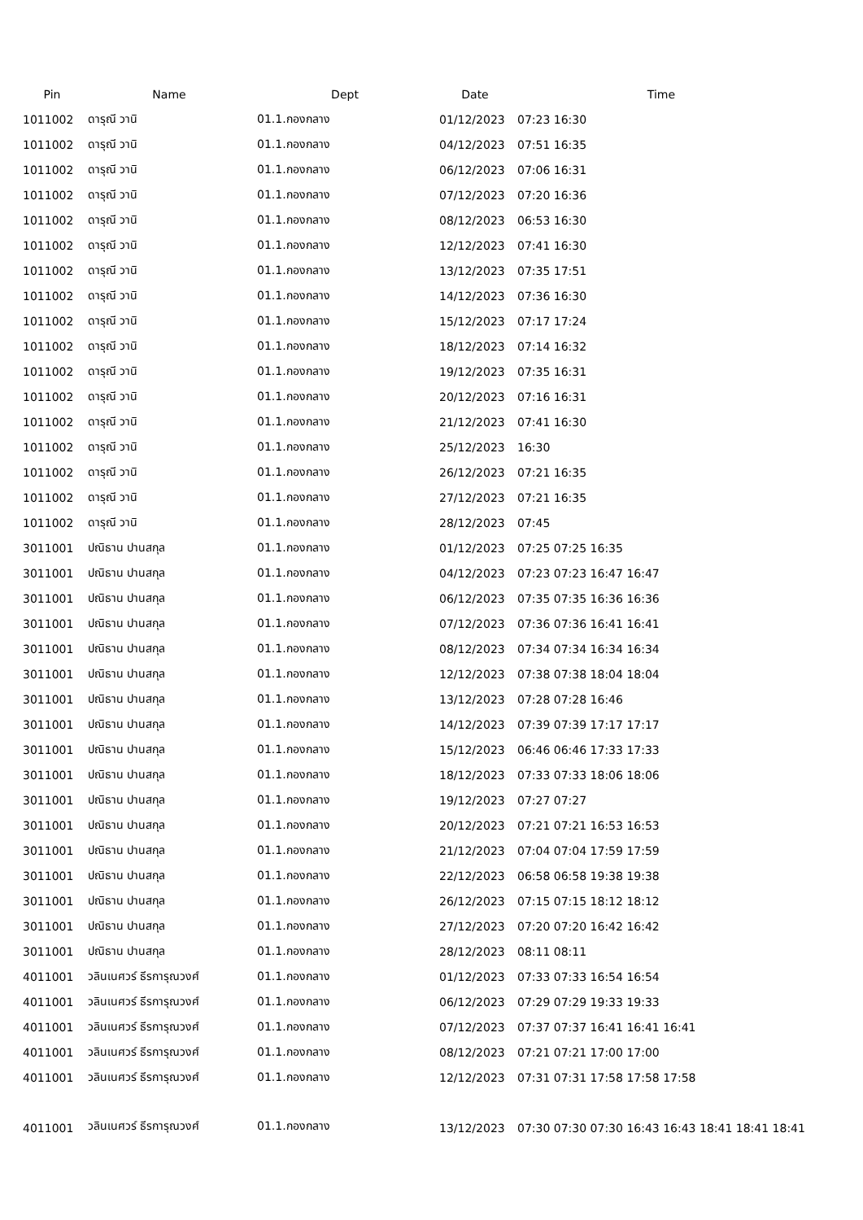| Pin | Name | Dept | Date | Time |
| --- | --- | --- | --- | --- |
| 1011002 | ดารุณี วานิ | 01.1.กองกลาง | 01/12/2023 | 07:23 16:30 |
| 1011002 | ดารุณี วานิ | 01.1.กองกลาง | 04/12/2023 | 07:51 16:35 |
| 1011002 | ดารุณี วานิ | 01.1.กองกลาง | 06/12/2023 | 07:06 16:31 |
| 1011002 | ดารุณี วานิ | 01.1.กองกลาง | 07/12/2023 | 07:20 16:36 |
| 1011002 | ดารุณี วานิ | 01.1.กองกลาง | 08/12/2023 | 06:53 16:30 |
| 1011002 | ดารุณี วานิ | 01.1.กองกลาง | 12/12/2023 | 07:41 16:30 |
| 1011002 | ดารุณี วานิ | 01.1.กองกลาง | 13/12/2023 | 07:35 17:51 |
| 1011002 | ดารุณี วานิ | 01.1.กองกลาง | 14/12/2023 | 07:36 16:30 |
| 1011002 | ดารุณี วานิ | 01.1.กองกลาง | 15/12/2023 | 07:17 17:24 |
| 1011002 | ดารุณี วานิ | 01.1.กองกลาง | 18/12/2023 | 07:14 16:32 |
| 1011002 | ดารุณี วานิ | 01.1.กองกลาง | 19/12/2023 | 07:35 16:31 |
| 1011002 | ดารุณี วานิ | 01.1.กองกลาง | 20/12/2023 | 07:16 16:31 |
| 1011002 | ดารุณี วานิ | 01.1.กองกลาง | 21/12/2023 | 07:41 16:30 |
| 1011002 | ดารุณี วานิ | 01.1.กองกลาง | 25/12/2023 | 16:30 |
| 1011002 | ดารุณี วานิ | 01.1.กองกลาง | 26/12/2023 | 07:21 16:35 |
| 1011002 | ดารุณี วานิ | 01.1.กองกลาง | 27/12/2023 | 07:21 16:35 |
| 1011002 | ดารุณี วานิ | 01.1.กองกลาง | 28/12/2023 | 07:45 |
| 3011001 | ปณิธาน ปานสกุล | 01.1.กองกลาง | 01/12/2023 | 07:25 07:25 16:35 |
| 3011001 | ปณิธาน ปานสกุล | 01.1.กองกลาง | 04/12/2023 | 07:23 07:23 16:47 16:47 |
| 3011001 | ปณิธาน ปานสกุล | 01.1.กองกลาง | 06/12/2023 | 07:35 07:35 16:36 16:36 |
| 3011001 | ปณิธาน ปานสกุล | 01.1.กองกลาง | 07/12/2023 | 07:36 07:36 16:41 16:41 |
| 3011001 | ปณิธาน ปานสกุล | 01.1.กองกลาง | 08/12/2023 | 07:34 07:34 16:34 16:34 |
| 3011001 | ปณิธาน ปานสกุล | 01.1.กองกลาง | 12/12/2023 | 07:38 07:38 18:04 18:04 |
| 3011001 | ปณิธาน ปานสกุล | 01.1.กองกลาง | 13/12/2023 | 07:28 07:28 16:46 |
| 3011001 | ปณิธาน ปานสกุล | 01.1.กองกลาง | 14/12/2023 | 07:39 07:39 17:17 17:17 |
| 3011001 | ปณิธาน ปานสกุล | 01.1.กองกลาง | 15/12/2023 | 06:46 06:46 17:33 17:33 |
| 3011001 | ปณิธาน ปานสกุล | 01.1.กองกลาง | 18/12/2023 | 07:33 07:33 18:06 18:06 |
| 3011001 | ปณิธาน ปานสกุล | 01.1.กองกลาง | 19/12/2023 | 07:27 07:27 |
| 3011001 | ปณิธาน ปานสกุล | 01.1.กองกลาง | 20/12/2023 | 07:21 07:21 16:53 16:53 |
| 3011001 | ปณิธาน ปานสกุล | 01.1.กองกลาง | 21/12/2023 | 07:04 07:04 17:59 17:59 |
| 3011001 | ปณิธาน ปานสกุล | 01.1.กองกลาง | 22/12/2023 | 06:58 06:58 19:38 19:38 |
| 3011001 | ปณิธาน ปานสกุล | 01.1.กองกลาง | 26/12/2023 | 07:15 07:15 18:12 18:12 |
| 3011001 | ปณิธาน ปานสกุล | 01.1.กองกลาง | 27/12/2023 | 07:20 07:20 16:42 16:42 |
| 3011001 | ปณิธาน ปานสกุล | 01.1.กองกลาง | 28/12/2023 | 08:11 08:11 |
| 4011001 | วลินเนศวร์ ธีรการุณวงศ์ | 01.1.กองกลาง | 01/12/2023 | 07:33 07:33 16:54 16:54 |
| 4011001 | วลินเนศวร์ ธีรการุณวงศ์ | 01.1.กองกลาง | 06/12/2023 | 07:29 07:29 19:33 19:33 |
| 4011001 | วลินเนศวร์ ธีรการุณวงศ์ | 01.1.กองกลาง | 07/12/2023 | 07:37 07:37 16:41 16:41 16:41 |
| 4011001 | วลินเนศวร์ ธีรการุณวงศ์ | 01.1.กองกลาง | 08/12/2023 | 07:21 07:21 17:00 17:00 |
| 4011001 | วลินเนศวร์ ธีรการุณวงศ์ | 01.1.กองกลาง | 12/12/2023 | 07:31 07:31 17:58 17:58 17:58 |
| 4011001 | วลินเนศวร์ ธีรการุณวงศ์ | 01.1.กองกลาง | 13/12/2023 | 07:30 07:30 07:30 16:43 16:43 18:41 18:41 18:41 |